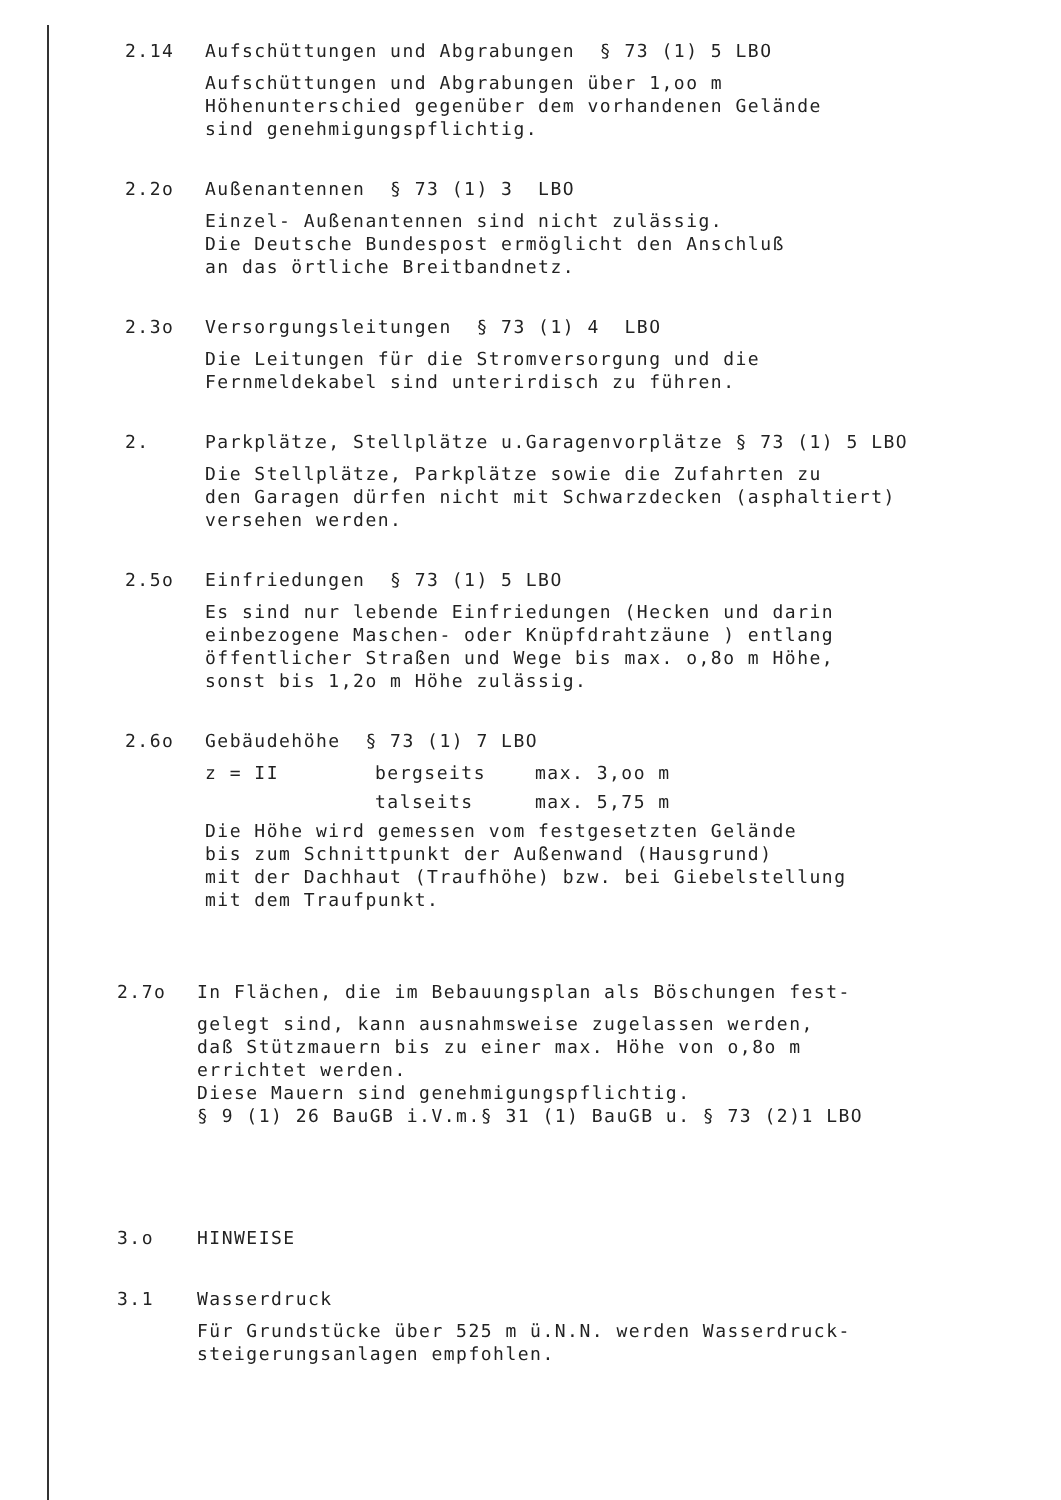2.14 Aufschüttungen und Abgrabungen § 73 (1) 5 LBO
Aufschüttungen und Abgrabungen über 1,oo m
Höhenunterschied gegenüber dem vorhandenen Gelände
sind genehmigungspflichtig.
2.2o Außenantennen § 73 (1) 3 LBO
Einzel- Außenantennen sind nicht zulässig.
Die Deutsche Bundespost ermöglicht den Anschluß
an das örtliche Breitbandnetz.
2.3o Versorgungsleitungen § 73 (1) 4 LBO
Die Leitungen für die Stromversorgung und die
Fernmeldekabel sind unterirdisch zu führen.
2. Parkplätze, Stellplätze u.Garagenvorplätze § 73 (1) 5 LBO
Die Stellplätze, Parkplätze sowie die Zufahrten zu
den Garagen dürfen nicht mit Schwarzdecken (asphaltiert)
versehen werden.
2.5o Einfriedungen § 73 (1) 5 LBO
Es sind nur lebende Einfriedungen (Hecken und darin
einbezogene Maschen- oder Knüpfdrahtzäune ) entlang
öffentlicher Straßen und Wege bis max. o,8o m Höhe,
sonst bis 1,2o m Höhe zulässig.
2.6o Gebäudehöhe § 73 (1) 7 LBO
z = II bergseits max. 3,oo m
talseits max. 5,75 m
Die Höhe wird gemessen vom festgesetzten Gelände
bis zum Schnittpunkt der Außenwand (Hausgrund)
mit der Dachhaut (Traufhöhe) bzw. bei Giebelstellung
mit dem Traufpunkt.
2.7o In Flächen, die im Bebauungsplan als Böschungen fest-
gelegt sind, kann ausnahmsweise zugelassen werden,
daß Stützmauern bis zu einer max. Höhe von o,8o m
errichtet werden.
Diese Mauern sind genehmigungspflichtig.
§ 9 (1) 26 BauGB i.V.m.§ 31 (1) BauGB u. § 73 (2)1 LBO
3.o HINWEISE
3.1 Wasserdruck
Für Grundstücke über 525 m ü.N.N. werden Wasserdruck-
steigerungsanlagen empfohlen.